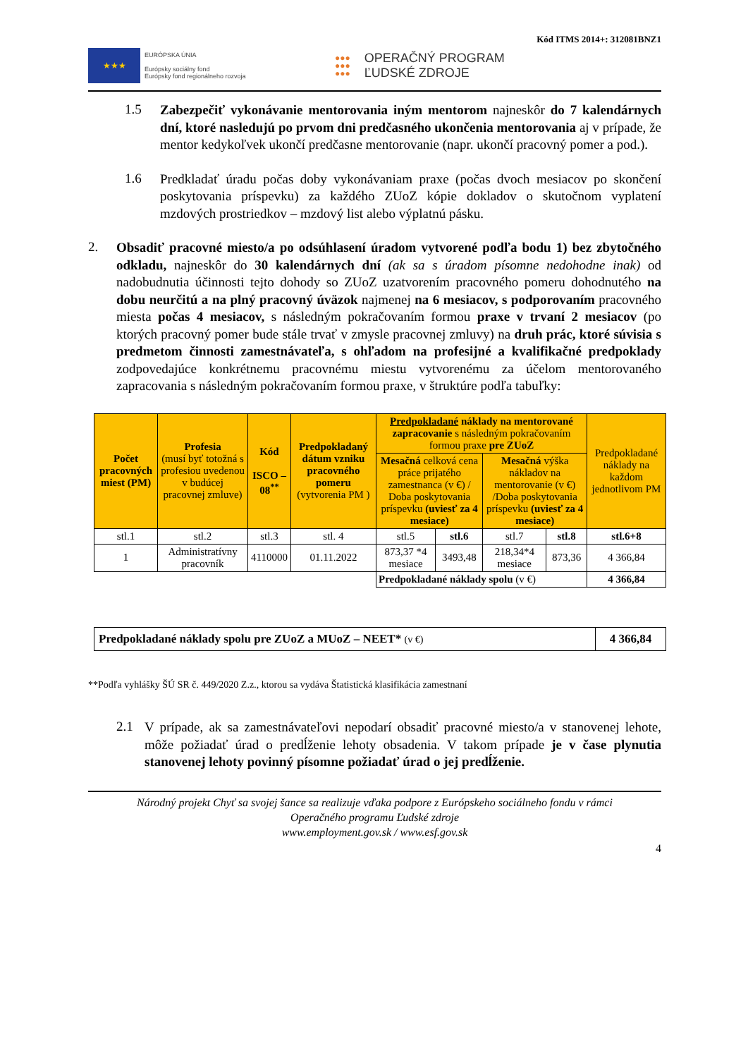Kód ITMS 2014+: 312081BNZ1
★★★
EURÓPSKA ÚNIA
Európsky sociálny fond
Európsky fond regionálneho rozvoja
●●●
●●●
●●●
OPERAČNÝ PROGRAM
ĽUDSKÉ ZDROJE
1.5
Zabezpečiť vykonávanie mentorovania iným mentorom najneskôr do 7 kalendárnych dní, ktoré nasledujú po prvom dni predčasného ukončenia mentorovania aj v prípade, že mentor kedykoľvek ukončí predčasne mentorovanie (napr. ukončí pracovný pomer a pod.).
1.6
Predkladať úradu počas doby vykonávaniam praxe (počas dvoch mesiacov po skončení poskytovania príspevku) za každého ZUoZ kópie dokladov o skutočnom vyplatení mzdových prostriedkov – mzdový list alebo výplatnú pásku.
2.
Obsadiť pracovné miesto/a po odsúhlasení úradom vytvorené podľa bodu 1) bez zbytočného odkladu, najneskôr do 30 kalendárnych dní (ak sa s úradom písomne nedohodne inak) od nadobudnutia účinnosti tejto dohody so ZUoZ uzatvorením pracovného pomeru dohodnutého na dobu neurčitú a na plný pracovný úväzok najmenej na 6 mesiacov, s podporovaním pracovného miesta počas 4 mesiacov, s následným pokračovaním formou praxe v trvaní 2 mesiacov (po ktorých pracovný pomer bude stále trvať v zmysle pracovnej zmluvy) na druh prác, ktoré súvisia s predmetom činnosti zamestnávateľa, s ohľadom na profesijné a kvalifikačné predpoklady zodpovedajúce konkrétnemu pracovnému miestu vytvorenému za účelom mentorovaného zapracovania s následným pokračovaním formou praxe, v štruktúre podľa tabuľky:
| Počet pracovných miest (PM) | Profesia (musí byť totožná s profesiou uvedenou v budúcej pracovnej zmluve) | Kód ISCO – 08<sup>**</sup> | Predpokladaný dátum vzniku pracovného pomeru (vytvorenia PM ) | Predpokladané náklady na mentorované zapracovanie s následným pokračovaním formou praxe pre ZUoZ | | | | Predpokladané náklady na každom jednotlivom PM |
| --- | --- | --- | --- | --- | --- | --- | --- | --- |
| | | | | Mesačná celková cena práce prijatého zamestnanca (v €) / Doba poskytovania príspevku (uviesť za 4 mesiace) | | Mesačná výška nákladov na mentorovanie (v €) /Doba poskytovania príspevku (uviesť za 4 mesiace) | | |
| stl.1 | stl.2 | stl.3 | stl. 4 | stl.5 | stl.6 | stl.7 | stl.8 | stl.6+8 |
| 1 | Administratívny pracovník | 4110000 | 01.11.2022 | 873,37 *4 mesiace | 3493,48 | 218,34*4 mesiace | 873,36 | 4 366,84 |
| | | | | Predpokladané náklady spolu (v €) | | | | 4 366,84 |
| Predpokladané náklady spolu pre ZUoZ a MUoZ – NEET* (v €) | 4 366,84 |
**Podľa vyhlášky ŠÚ SR č. 449/2020 Z.z., ktorou sa vydáva Štatistická klasifikácia zamestnaní
2.1
V prípade, ak sa zamestnávateľovi nepodarí obsadiť pracovné miesto/a v stanovenej lehote, môže požiadať úrad o predĺženie lehoty obsadenia. V takom prípade je v čase plynutia stanovenej lehoty povinný písomne požiadať úrad o jej predĺženie.
Národný projekt Chyť sa svojej šance sa realizuje vďaka podpore z Európskeho sociálneho fondu v rámci
Operačného programu Ľudské zdroje
www.employment.gov.sk / www.esf.gov.sk
4